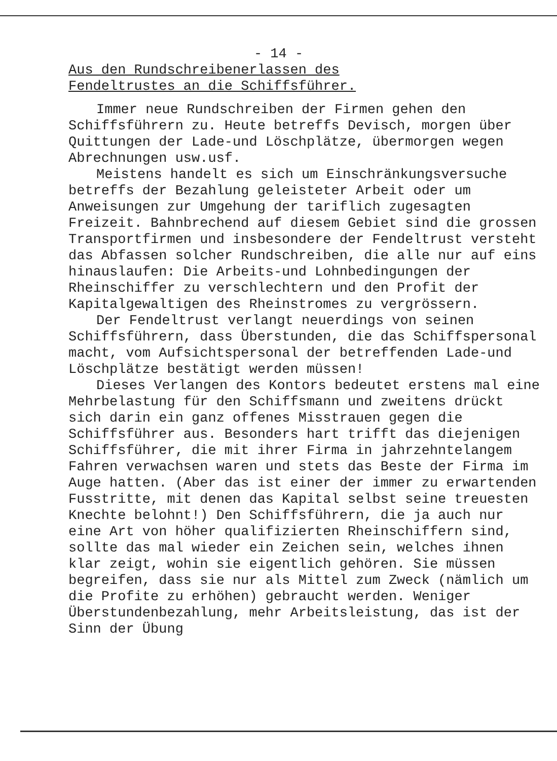- 14 -
Aus den Rundschreibenerlassen des
Fendeltrustes an die Schiffsführer.
Immer neue Rundschreiben der Firmen gehen den Schiffsführern zu. Heute betreffs Devisch, morgen über Quittungen der Lade-und Löschplätze, übermorgen wegen Abrechnungen usw.usf.
Meistens handelt es sich um Einschränkungsversuche betreffs der Bezahlung geleisteter Arbeit oder um Anweisungen zur Umgehung der tariflich zugesagten Freizeit. Bahnbrechend auf diesem Gebiet sind die grossen Transportfirmen und insbesondere der Fendeltrust versteht das Abfassen solcher Rundschreiben, die alle nur auf eins hinauslaufen: Die Arbeits-und Lohnbedingungen der Rheinschiffer zu verschlechtern und den Profit der Kapitalgewaltigen des Rheinstromes zu vergrössern.
Der Fendeltrust verlangt neuerdings von seinen Schiffsführern, dass Überstunden, die das Schiffspersonal macht, vom Aufsichtspersonal der betreffenden Lade-und Löschplätze bestätigt werden müssen!
Dieses Verlangen des Kontors bedeutet erstens mal eine Mehrbelastung für den Schiffsmann und zweitens drückt sich darin ein ganz offenes Misstrauen gegen die Schiffsführer aus. Besonders hart trifft das diejenigen Schiffsführer, die mit ihrer Firma in jahrzehntelangem Fahren verwachsen waren und stets das Beste der Firma im Auge hatten. (Aber das ist einer der immer zu erwartenden Fusstritte, mit denen das Kapital selbst seine treuesten Knechte belohnt!) Den Schiffsführern, die ja auch nur eine Art von höher qualifizierten Rheinschiffern sind, sollte das mal wieder ein Zeichen sein, welches ihnen klar zeigt, wohin sie eigentlich gehören. Sie müssen begreifen, dass sie nur als Mittel zum Zweck (nämlich um die Profite zu erhöhen) gebraucht werden. Weniger Überstundenbezahlung, mehr Arbeitsleistung, das ist der Sinn der Übung